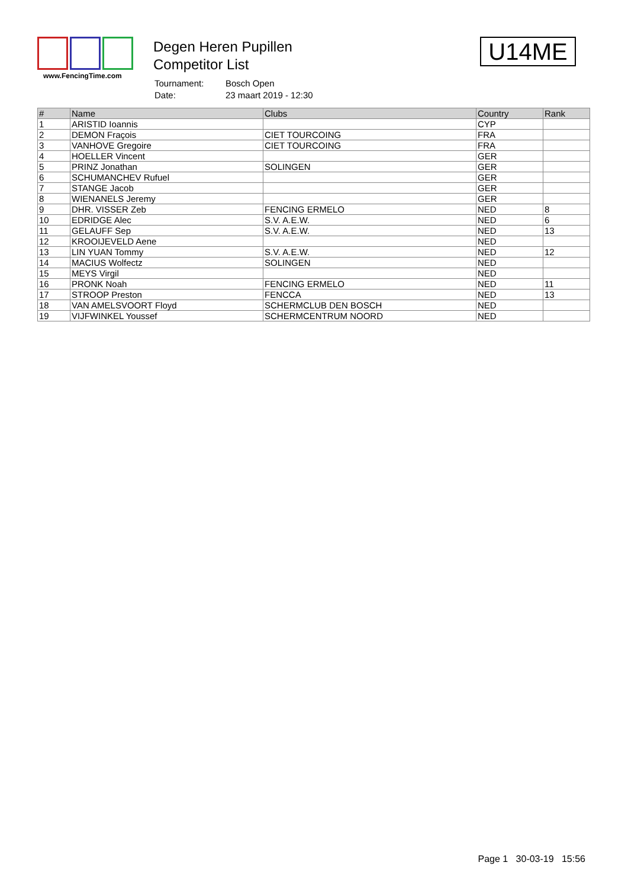www.FencingTime.com
Degen Heren Pupillen
Competitor List
| Tournament: | Bosch Open |
| Date: | 23 maart 2019 - 12:30 |
U14ME
| # | Name | Clubs | Country | Rank |
| --- | --- | --- | --- | --- |
| 1 | ARISTID Ioannis | | CYP | |
| 2 | DEMON Fraçois | CIET TOURCOING | FRA | |
| 3 | VANHOVE Gregoire | CIET TOURCOING | FRA | |
| 4 | HOELLER Vincent | | GER | |
| 5 | PRINZ Jonathan | SOLINGEN | GER | |
| 6 | SCHUMANCHEV Rufuel | | GER | |
| 7 | STANGE Jacob | | GER | |
| 8 | WIENANELS Jeremy | | GER | |
| 9 | DHR. VISSER Zeb | FENCING ERMELO | NED | 8 |
| 10 | EDRIDGE Alec | S.V. A.E.W. | NED | 6 |
| 11 | GELAUFF Sep | S.V. A.E.W. | NED | 13 |
| 12 | KROOIJEVELD Aene | | NED | |
| 13 | LIN YUAN Tommy | S.V. A.E.W. | NED | 12 |
| 14 | MACIUS Wolfectz | SOLINGEN | NED | |
| 15 | MEYS Virgil | | NED | |
| 16 | PRONK Noah | FENCING ERMELO | NED | 11 |
| 17 | STROOP Preston | FENCCA | NED | 13 |
| 18 | VAN AMELSVOORT Floyd | SCHERMCLUB DEN BOSCH | NED | |
| 19 | VIJFWINKEL Youssef | SCHERMCENTRUM NOORD | NED | |
Page 1 30-03-19 15:56